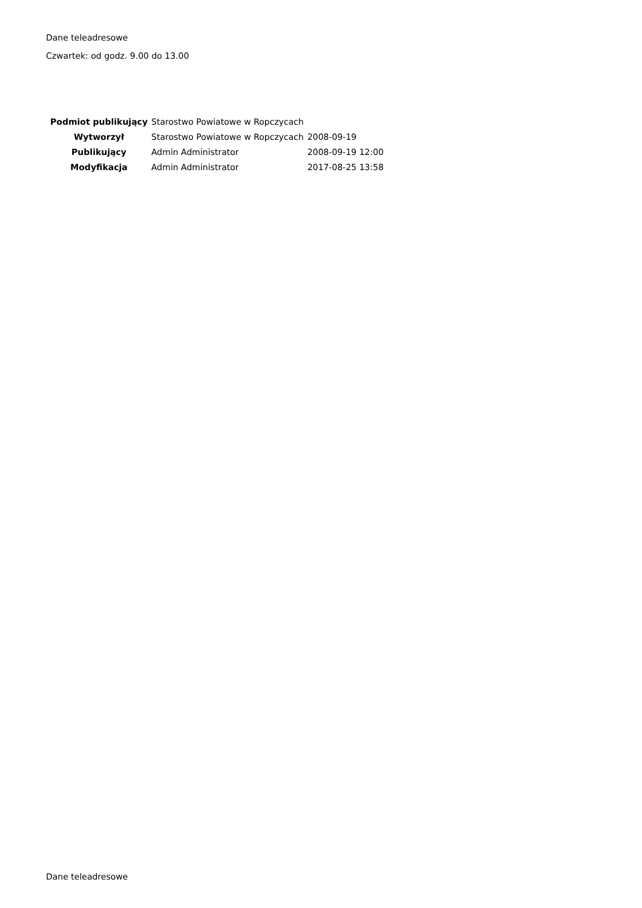Dane teleadresowe
Czwartek: od godz. 9.00 do 13.00
| Podmiot publikujący | Starostwo Powiatowe w Ropczycach | |
| Wytworzył | Starostwo Powiatowe w Ropczycach | 2008-09-19 |
| Publikujący | Admin Administrator | 2008-09-19 12:00 |
| Modyfikacja | Admin Administrator | 2017-08-25 13:58 |
Dane teleadresowe